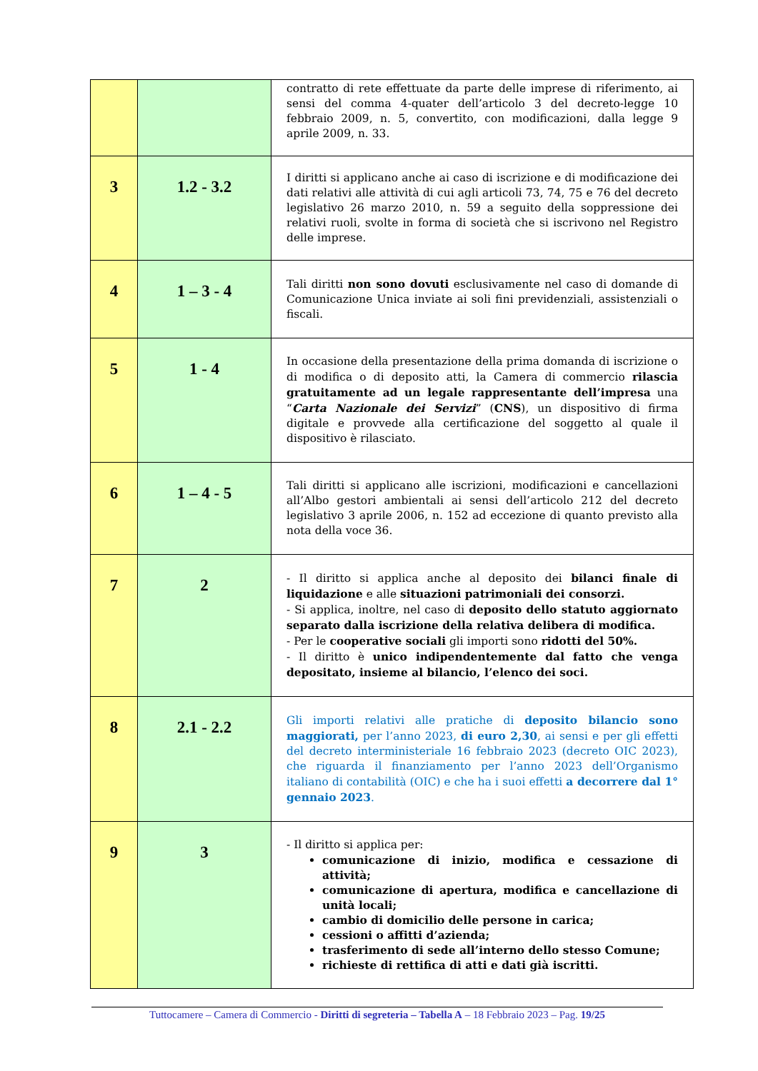| | | contratto di rete effettuate da parte delle imprese di riferimento, ai sensi del comma 4-quater dell’articolo 3 del decreto-legge 10 febbraio 2009, n. 5, convertito, con modificazioni, dalla legge 9 aprile 2009, n. 33. |
| 3 | 1.2 - 3.2 | I diritti si applicano anche ai caso di iscrizione e di modificazione dei dati relativi alle attività di cui agli articoli 73, 74, 75 e 76 del decreto legislativo 26 marzo 2010, n. 59 a seguito della soppressione dei relativi ruoli, svolte in forma di società che si iscrivono nel Registro delle imprese. |
| 4 | 1 – 3 - 4 | Tali diritti non sono dovuti esclusivamente nel caso di domande di Comunicazione Unica inviate ai soli fini previdenziali, assistenziali o fiscali. |
| 5 | 1 - 4 | In occasione della presentazione della prima domanda di iscrizione o di modifica o di deposito atti, la Camera di commercio rilascia gratuitamente ad un legale rappresentante dell’impresa una “ Carta Nazionale dei Servizi ” ( CNS ), un dispositivo di firma digitale e provvede alla certificazione del soggetto al quale il dispositivo è rilasciato. |
| 6 | 1 – 4 - 5 | Tali diritti si applicano alle iscrizioni, modificazioni e cancellazioni all’Albo gestori ambientali ai sensi dell’articolo 212 del decreto legislativo 3 aprile 2006, n. 152 ad eccezione di quanto previsto alla nota della voce 36. |
| 7 | 2 | - Il diritto si applica anche al deposito dei bilanci finale di liquidazione e alle situazioni patrimoniali dei consorzi. - Si applica, inoltre, nel caso di deposito dello statuto aggiornato separato dalla iscrizione della relativa delibera di modifica. - Per le cooperative sociali gli importi sono ridotti del 50%. - Il diritto è unico indipendentemente dal fatto che venga depositato, insieme al bilancio, l’elenco dei soci. |
| 8 | 2.1 - 2.2 | Gli importi relativi alle pratiche di deposito bilancio sono maggiorati, per l’anno 2023, di euro 2,30 , ai sensi e per gli effetti del decreto interministeriale 16 febbraio 2023 (decreto OIC 2023), che riguarda il finanziamento per l’anno 2023 dell’Organismo italiano di contabilità (OIC) e che ha i suoi effetti a decorrere dal 1° gennaio 2023 . |
| 9 | 3 | - Il diritto si applica per: comunicazione di inizio, modifica e cessazione di attività; comunicazione di apertura, modifica e cancellazione di unità locali; cambio di domicilio delle persone in carica; cessioni o affitti d’azienda; trasferimento di sede all’interno dello stesso Comune; richieste di rettifica di atti e dati già iscritti. |
Tuttocamere – Camera di Commercio - Diritti di segreteria – Tabella A – 18 Febbraio 2023 – Pag. 19/25